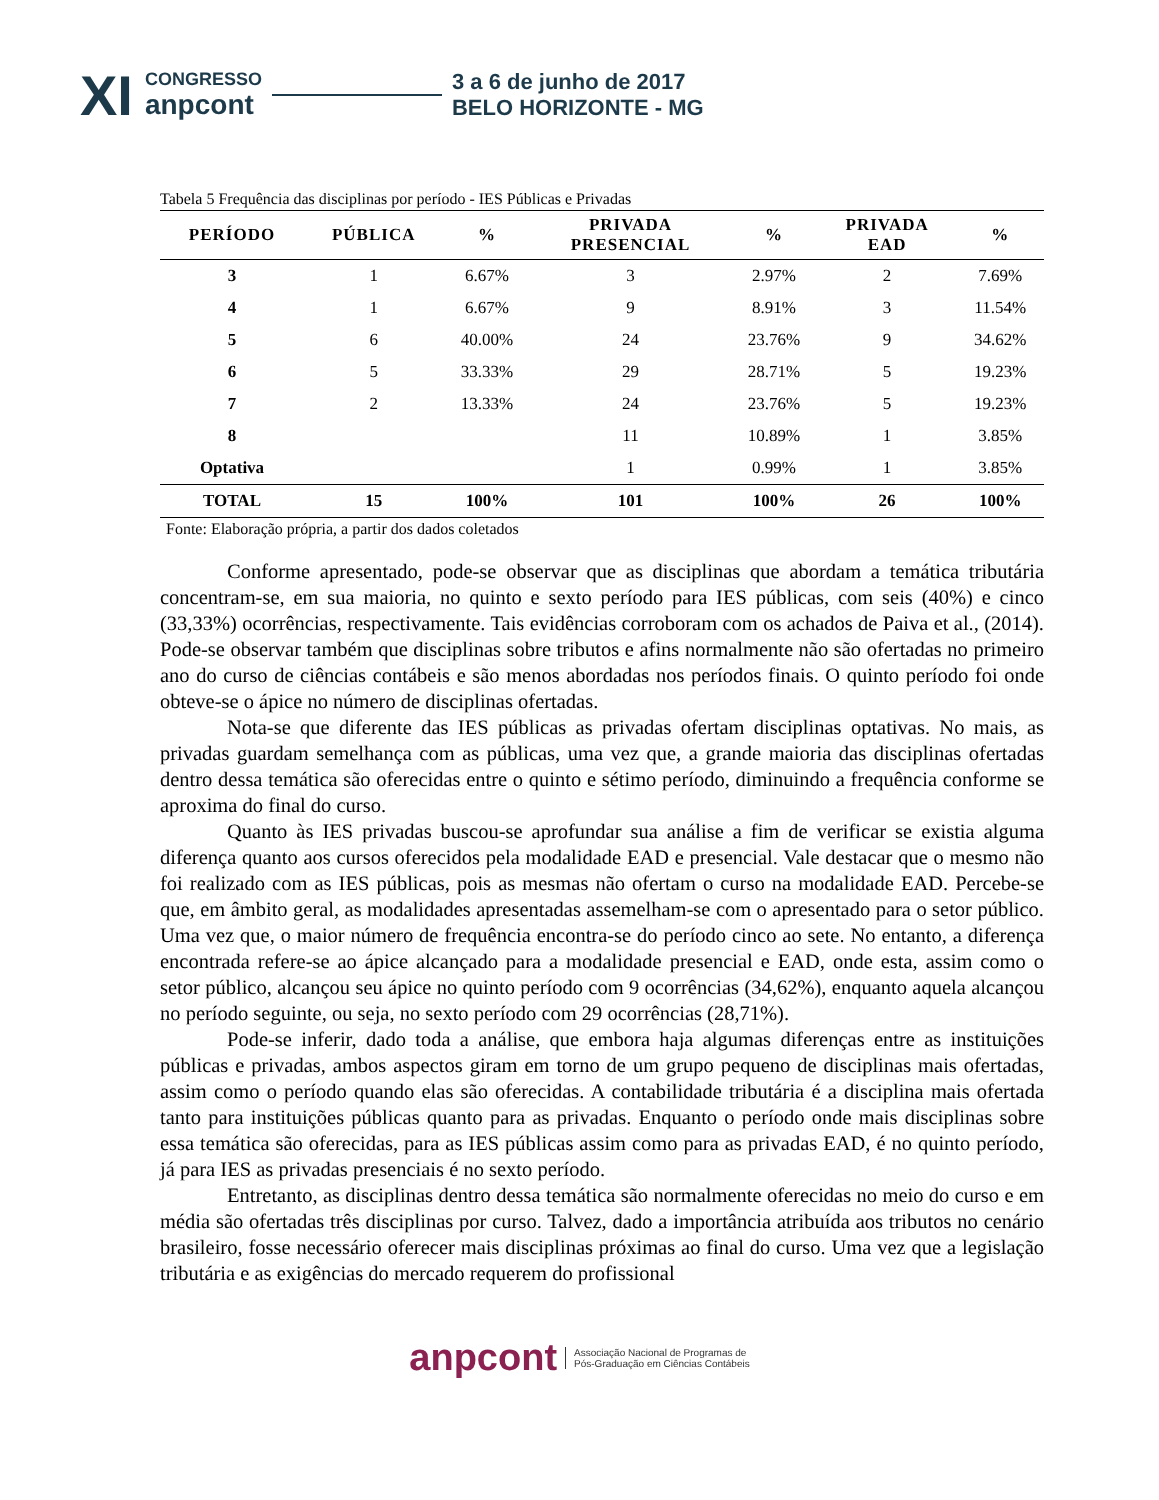XI
CONGRESSO
anpcont
3 a 6 de junho de 2017
BELO HORIZONTE - MG
Tabela 5 Frequência das disciplinas por período - IES Públicas e Privadas
| PERÍODO | PÚBLICA | % | PRIVADA PRESENCIAL | % | PRIVADA EAD | % |
| --- | --- | --- | --- | --- | --- | --- |
| 3 | 1 | 6.67% | 3 | 2.97% | 2 | 7.69% |
| 4 | 1 | 6.67% | 9 | 8.91% | 3 | 11.54% |
| 5 | 6 | 40.00% | 24 | 23.76% | 9 | 34.62% |
| 6 | 5 | 33.33% | 29 | 28.71% | 5 | 19.23% |
| 7 | 2 | 13.33% | 24 | 23.76% | 5 | 19.23% |
| 8 | | | 11 | 10.89% | 1 | 3.85% |
| Optativa | | | 1 | 0.99% | 1 | 3.85% |
| TOTAL | 15 | 100% | 101 | 100% | 26 | 100% |
Fonte: Elaboração própria, a partir dos dados coletados
Conforme apresentado, pode-se observar que as disciplinas que abordam a temática tributária concentram-se, em sua maioria, no quinto e sexto período para IES públicas, com seis (40%) e cinco (33,33%) ocorrências, respectivamente. Tais evidências corroboram com os achados de Paiva et al., (2014). Pode-se observar também que disciplinas sobre tributos e afins normalmente não são ofertadas no primeiro ano do curso de ciências contábeis e são menos abordadas nos períodos finais. O quinto período foi onde obteve-se o ápice no número de disciplinas ofertadas.
Nota-se que diferente das IES públicas as privadas ofertam disciplinas optativas. No mais, as privadas guardam semelhança com as públicas, uma vez que, a grande maioria das disciplinas ofertadas dentro dessa temática são oferecidas entre o quinto e sétimo período, diminuindo a frequência conforme se aproxima do final do curso.
Quanto às IES privadas buscou-se aprofundar sua análise a fim de verificar se existia alguma diferença quanto aos cursos oferecidos pela modalidade EAD e presencial. Vale destacar que o mesmo não foi realizado com as IES públicas, pois as mesmas não ofertam o curso na modalidade EAD. Percebe-se que, em âmbito geral, as modalidades apresentadas assemelham-se com o apresentado para o setor público. Uma vez que, o maior número de frequência encontra-se do período cinco ao sete. No entanto, a diferença encontrada refere-se ao ápice alcançado para a modalidade presencial e EAD, onde esta, assim como o setor público, alcançou seu ápice no quinto período com 9 ocorrências (34,62%), enquanto aquela alcançou no período seguinte, ou seja, no sexto período com 29 ocorrências (28,71%).
Pode-se inferir, dado toda a análise, que embora haja algumas diferenças entre as instituições públicas e privadas, ambos aspectos giram em torno de um grupo pequeno de disciplinas mais ofertadas, assim como o período quando elas são oferecidas. A contabilidade tributária é a disciplina mais ofertada tanto para instituições públicas quanto para as privadas. Enquanto o período onde mais disciplinas sobre essa temática são oferecidas, para as IES públicas assim como para as privadas EAD, é no quinto período, já para IES as privadas presenciais é no sexto período.
Entretanto, as disciplinas dentro dessa temática são normalmente oferecidas no meio do curso e em média são ofertadas três disciplinas por curso. Talvez, dado a importância atribuída aos tributos no cenário brasileiro, fosse necessário oferecer mais disciplinas próximas ao final do curso. Uma vez que a legislação tributária e as exigências do mercado requerem do profissional
anpcont Associação Nacional de Programas de
Pós-Graduação em Ciências Contábeis